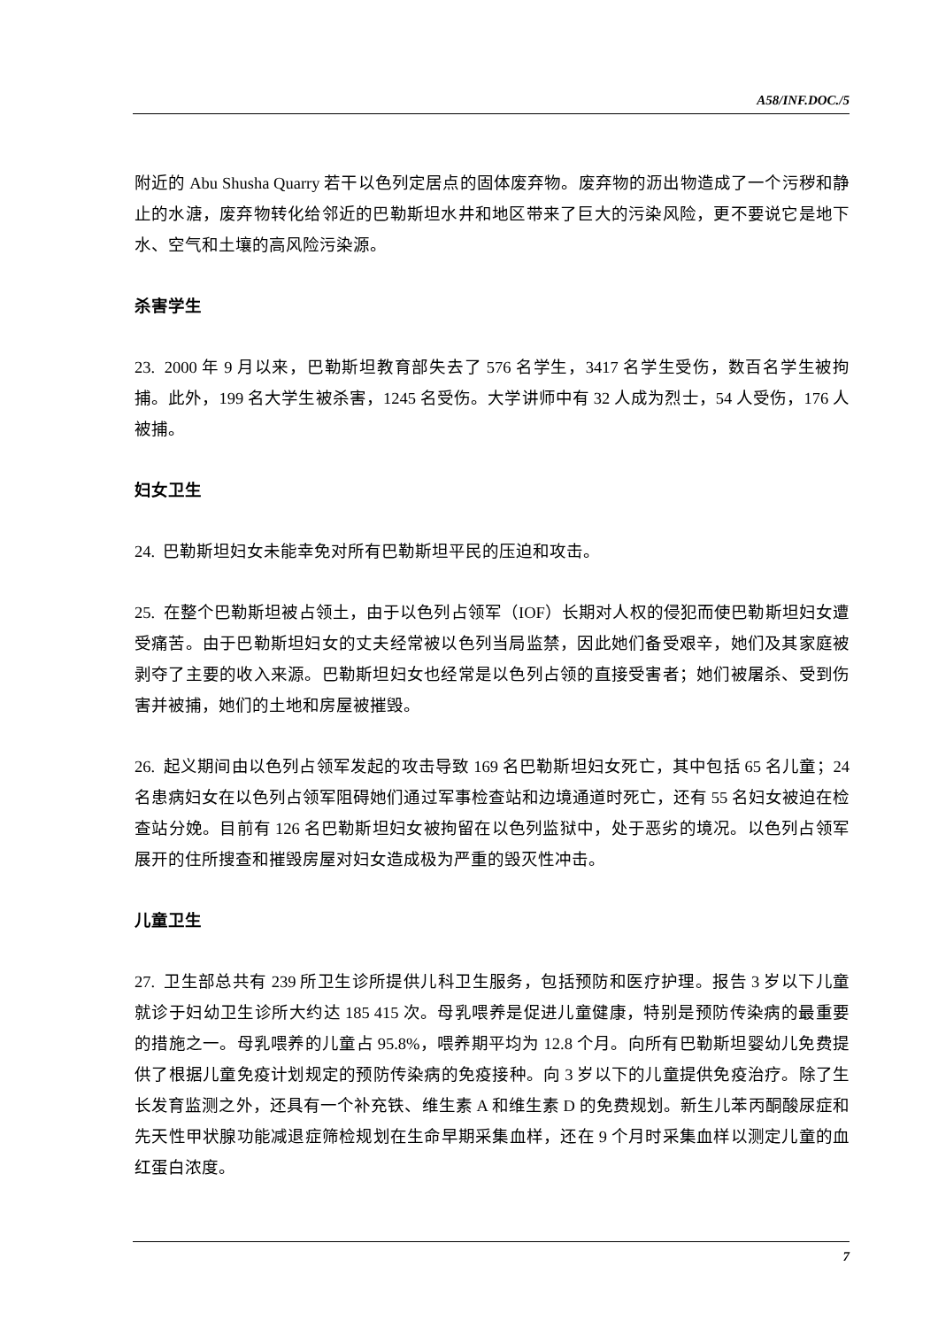A58/INF.DOC./5
附近的 Abu Shusha Quarry 若干以色列定居点的固体废弃物。废弃物的沥出物造成了一个污秽和静止的水溏，废弃物转化给邻近的巴勒斯坦水井和地区带来了巨大的污染风险，更不要说它是地下水、空气和土壤的高风险污染源。
杀害学生
23. 2000 年 9 月以来，巴勒斯坦教育部失去了 576 名学生，3417 名学生受伤，数百名学生被拘捕。此外，199 名大学生被杀害，1245 名受伤。大学讲师中有 32 人成为烈士，54 人受伤，176 人被捕。
妇女卫生
24. 巴勒斯坦妇女未能幸免对所有巴勒斯坦平民的压迫和攻击。
25. 在整个巴勒斯坦被占领土，由于以色列占领军（IOF）长期对人权的侵犯而使巴勒斯坦妇女遭受痛苦。由于巴勒斯坦妇女的丈夫经常被以色列当局监禁，因此她们备受艰辛，她们及其家庭被剥夺了主要的收入来源。巴勒斯坦妇女也经常是以色列占领的直接受害者；她们被屠杀、受到伤害并被捕，她们的土地和房屋被摧毁。
26. 起义期间由以色列占领军发起的攻击导致 169 名巴勒斯坦妇女死亡，其中包括 65 名儿童；24 名患病妇女在以色列占领军阻碍她们通过军事检查站和边境通道时死亡，还有 55 名妇女被迫在检查站分娩。目前有 126 名巴勒斯坦妇女被拘留在以色列监狱中，处于恶劣的境况。以色列占领军展开的住所搜查和摧毁房屋对妇女造成极为严重的毁灭性冲击。
儿童卫生
27. 卫生部总共有 239 所卫生诊所提供儿科卫生服务，包括预防和医疗护理。报告 3 岁以下儿童就诊于妇幼卫生诊所大约达 185 415 次。母乳喂养是促进儿童健康，特别是预防传染病的最重要的措施之一。母乳喂养的儿童占 95.8%，喂养期平均为 12.8 个月。向所有巴勒斯坦婴幼儿免费提供了根据儿童免疫计划规定的预防传染病的免疫接种。向 3 岁以下的儿童提供免疫治疗。除了生长发育监测之外，还具有一个补充铁、维生素 A 和维生素 D 的免费规划。新生儿苯丙酮酸尿症和先天性甲状腺功能减退症筛检规划在生命早期采集血样，还在 9 个月时采集血样以测定儿童的血红蛋白浓度。
7